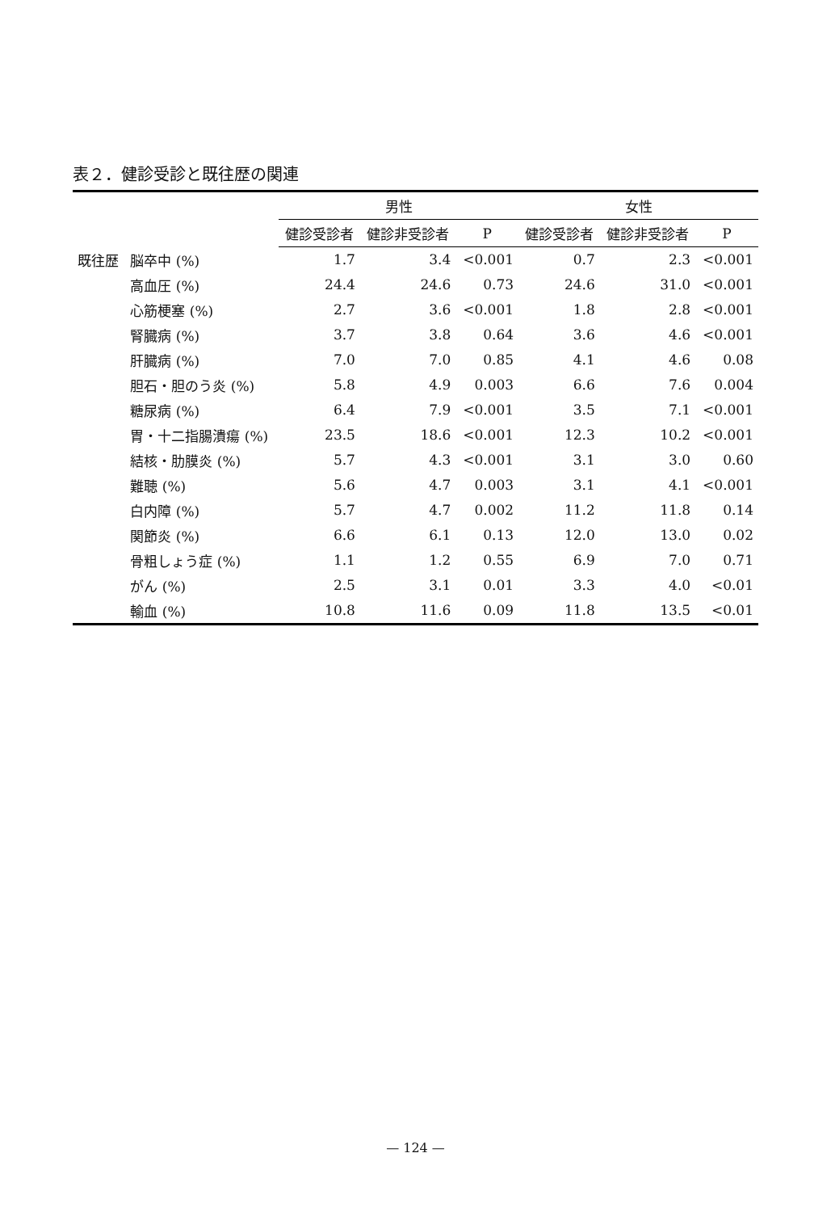表２．健診受診と既往歴の関連
| | | 男性 | | | 女性 | | |
| --- | --- | --- | --- | --- | --- | --- | --- |
| | | 健診受診者 | 健診非受診者 | P | 健診受診者 | 健診非受診者 | P |
| 既往歴 | 脳卒中 (%) | 1.7 | 3.4 | <0.001 | 0.7 | 2.3 | <0.001 |
| | 高血圧 (%) | 24.4 | 24.6 | 0.73 | 24.6 | 31.0 | <0.001 |
| | 心筋梗塞 (%) | 2.7 | 3.6 | <0.001 | 1.8 | 2.8 | <0.001 |
| | 腎臓病 (%) | 3.7 | 3.8 | 0.64 | 3.6 | 4.6 | <0.001 |
| | 肝臓病 (%) | 7.0 | 7.0 | 0.85 | 4.1 | 4.6 | 0.08 |
| | 胆石・胆のう炎 (%) | 5.8 | 4.9 | 0.003 | 6.6 | 7.6 | 0.004 |
| | 糖尿病 (%) | 6.4 | 7.9 | <0.001 | 3.5 | 7.1 | <0.001 |
| | 胃・十二指腸潰瘍 (%) | 23.5 | 18.6 | <0.001 | 12.3 | 10.2 | <0.001 |
| | 結核・肋膜炎 (%) | 5.7 | 4.3 | <0.001 | 3.1 | 3.0 | 0.60 |
| | 難聴 (%) | 5.6 | 4.7 | 0.003 | 3.1 | 4.1 | <0.001 |
| | 白内障 (%) | 5.7 | 4.7 | 0.002 | 11.2 | 11.8 | 0.14 |
| | 関節炎 (%) | 6.6 | 6.1 | 0.13 | 12.0 | 13.0 | 0.02 |
| | 骨粗しょう症 (%) | 1.1 | 1.2 | 0.55 | 6.9 | 7.0 | 0.71 |
| | がん (%) | 2.5 | 3.1 | 0.01 | 3.3 | 4.0 | <0.01 |
| | 輸血 (%) | 10.8 | 11.6 | 0.09 | 11.8 | 13.5 | <0.01 |
— 124 —